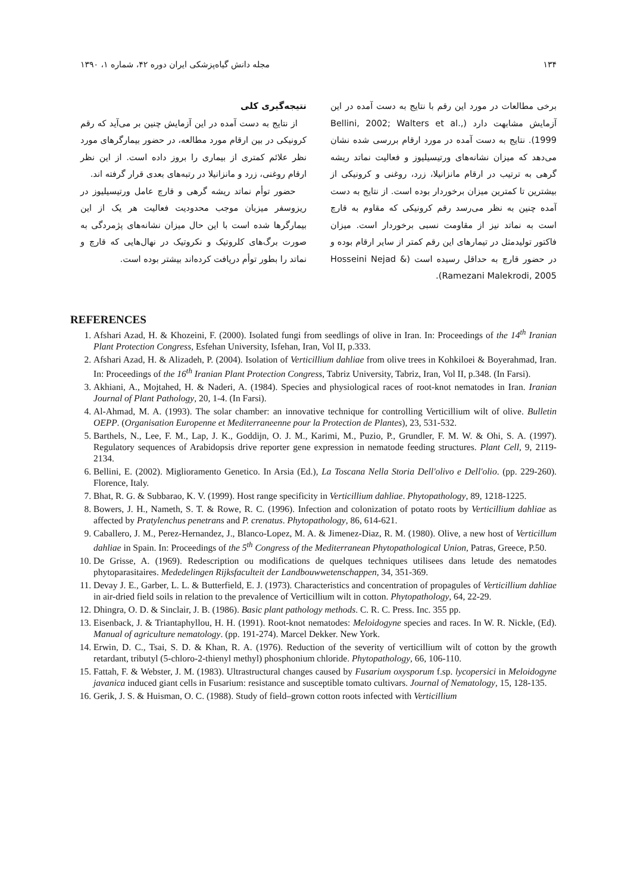۱۳۴ مجله دانش گیاه‌پزشکی ایران دوره ۴۲، شماره ۱، ۱۳۹۰
برخی مطالعات در مورد این رقم با نتایج به دست آمده در این آزمایش مشابهت دارد (Bellini, 2002; Walters et al., 1999). نتایج به دست آمده در مورد ارقام بررسی شده نشان می‌دهد که میزان نشانه‌های ورتیسیلیوز و فعالیت نماتد ریشه گرهی به ترتیب در ارقام مانزانیلا، زرد، روغنی و کرونیکی از بیشترین تا کمترین میزان برخوردار بوده است. از نتایج به دست آمده چنین به نظر می‌رسد رقم کرونیکی که مقاوم به قارچ است به نماتد نیز از مقاومت نسبی برخوردار است. میزان فاکتور تولیدمثل در تیمارهای این رقم کمتر از سایر ارقام بوده و در حضور قارچ به حداقل رسیده است (Hosseini Nejad & Ramezani Malekrodi, 2005).
نتیجه‌گیری کلی
از نتایج به دست آمده در این آزمایش چنین بر می‌آید که رقم کرونیکی در بین ارقام مورد مطالعه، در حضور بیمارگرهای مورد نظر علائم کمتری از بیماری را بروز داده است. از این نظر ارقام روغنی، زرد و مانزانیلا در رتبه‌های بعدی قرار گرفته اند.
حضور توأم نماتد ریشه گرهی و قارچ عامل ورتیسیلیوز در ریزوسفر میزبان موجب محدودیت فعالیت هر یک از این بیمارگرها شده است با این حال میزان نشانه‌های پژمردگی به صورت برگ‌های کلروتیک و نکروتیک در نهال‌هایی که قارچ و نماتد را بطور توأم دریافت کرده‌اند بیشتر بوده است.
REFERENCES
1. Afshari Azad, H. & Khozeini, F. (2000). Isolated fungi from seedlings of olive in Iran. In: Proceedings of the 14<sup>th</sup> Iranian Plant Protection Congress, Esfehan University, Isfehan, Iran, Vol II, p.333.
2. Afshari Azad, H. & Alizadeh, P. (2004). Isolation of Verticillium dahliae from olive trees in Kohkiloei & Boyerahmad, Iran. In: Proceedings of the 16<sup>th</sup> Iranian Plant Protection Congress, Tabriz University, Tabriz, Iran, Vol II, p.348. (In Farsi).
3. Akhiani, A., Mojtahed, H. & Naderi, A. (1984). Species and physiological races of root-knot nematodes in Iran. Iranian Journal of Plant Pathology, 20, 1-4. (In Farsi).
4. Al-Ahmad, M. A. (1993). The solar chamber: an innovative technique for controlling Verticillium wilt of olive. Bulletin OEPP. (Organisation Europenne et Mediterraneenne pour la Protection de Plantes), 23, 531-532.
5. Barthels, N., Lee, F. M., Lap, J. K., Goddijn, O. J. M., Karimi, M., Puzio, P., Grundler, F. M. W. & Ohi, S. A. (1997). Regulatory sequences of Arabidopsis drive reporter gene expression in nematode feeding structures. Plant Cell, 9, 2119- 2134.
6. Bellini, E. (2002). Miglioramento Genetico. In Arsia (Ed.), La Toscana Nella Storia Dell'olivo e Dell'olio. (pp. 229-260). Florence, Italy.
7. Bhat, R. G. & Subbarao, K. V. (1999). Host range specificity in Verticillium dahliae. Phytopathology, 89, 1218-1225.
8. Bowers, J. H., Nameth, S. T. & Rowe, R. C. (1996). Infection and colonization of potato roots by Verticillium dahliae as affected by Pratylenchus penetrans and P. crenatus. Phytopathology, 86, 614-621.
9. Caballero, J. M., Perez-Hernandez, J., Blanco-Lopez, M. A. & Jimenez-Diaz, R. M. (1980). Olive, a new host of Verticillum dahliae in Spain. In: Proceedings of the 5<sup>th</sup> Congress of the Mediterranean Phytopathological Union, Patras, Greece, P.50.
10. De Grisse, A. (1969). Redescription ou modifications de quelques techniques utilisees dans letude des nematodes phytoparasitaires. Mededelingen Rijksfaculteit der Landbouwwetenschappen, 34, 351-369.
11. Devay J. E., Garber, L. L. & Butterfield, E. J. (1973). Characteristics and concentration of propagules of Verticillium dahliae in air-dried field soils in relation to the prevalence of Verticillium wilt in cotton. Phytopathology, 64, 22-29.
12. Dhingra, O. D. & Sinclair, J. B. (1986). Basic plant pathology methods. C. R. C. Press. Inc. 355 pp.
13. Eisenback, J. & Triantaphyllou, H. H. (1991). Root-knot nematodes: Meloidogyne species and races. In W. R. Nickle, (Ed). Manual of agriculture nematology. (pp. 191-274). Marcel Dekker. New York.
14. Erwin, D. C., Tsai, S. D. & Khan, R. A. (1976). Reduction of the severity of verticillium wilt of cotton by the growth retardant, tributyl (5-chloro-2-thienyl methyl) phosphonium chloride. Phytopathology, 66, 106-110.
15. Fattah, F. & Webster, J. M. (1983). Ultrastructural changes caused by Fusarium oxysporum f.sp. lycopersici in Meloidogyne javanica induced giant cells in Fusarium: resistance and susceptible tomato cultivars. Journal of Nematology, 15, 128-135.
16. Gerik, J. S. & Huisman, O. C. (1988). Study of field–grown cotton roots infected with Verticillium